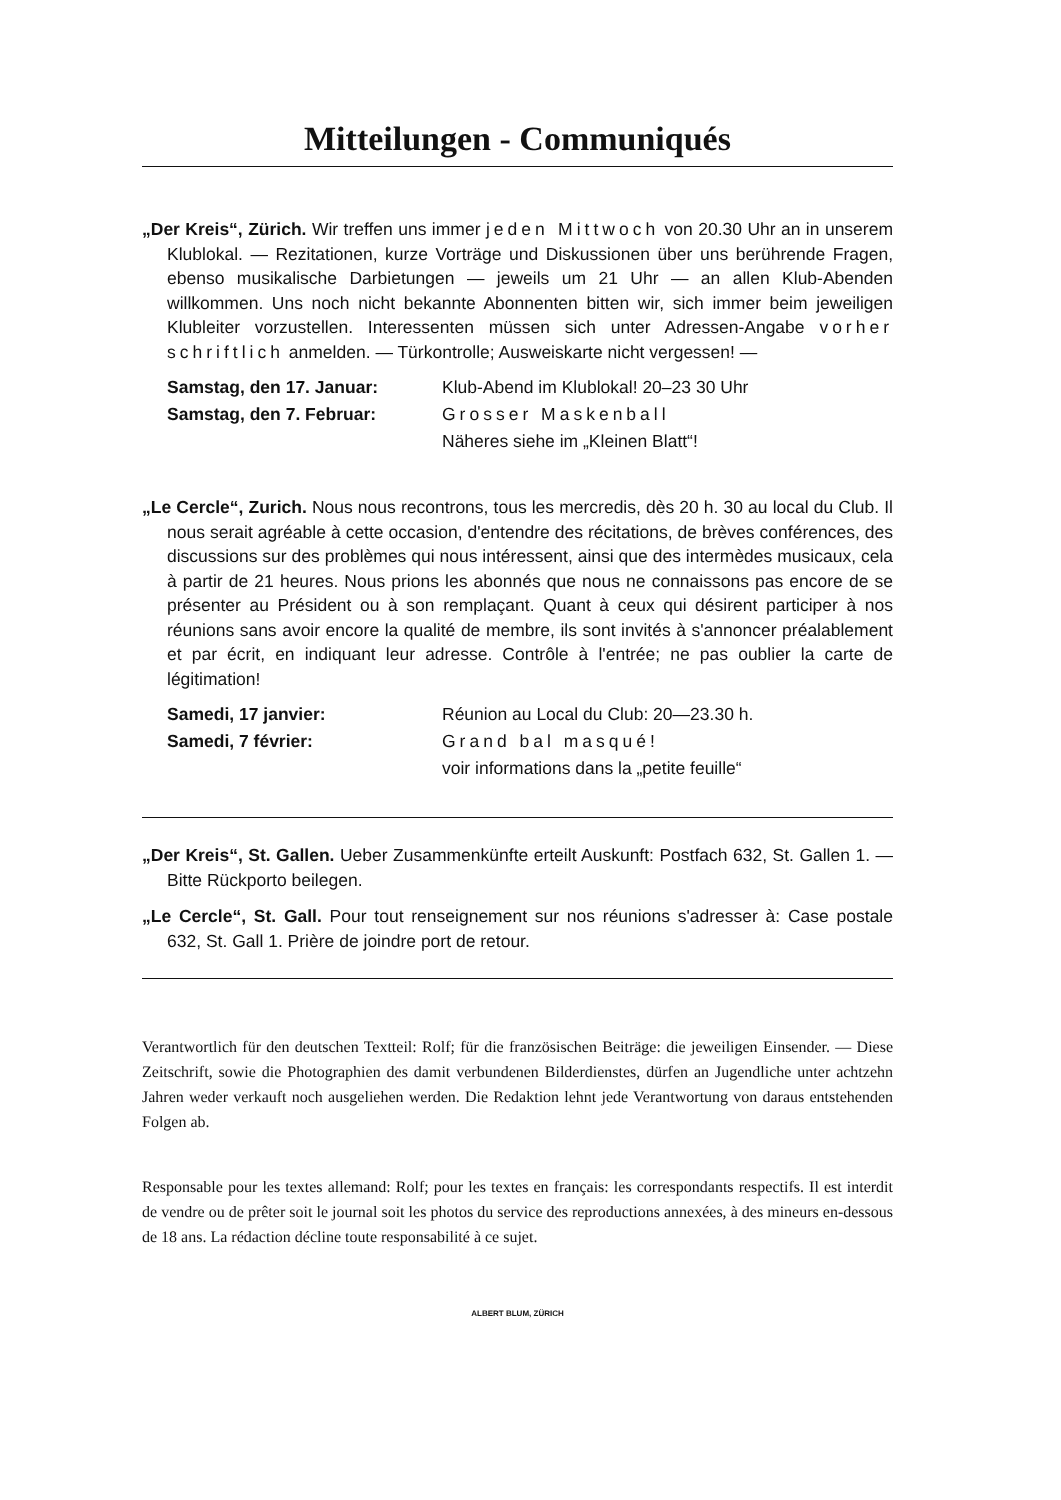Mitteilungen - Communiqués
„Der Kreis“, Zürich. Wir treffen uns immer jeden Mittwoch von 20.30 Uhr an in unserem Klublokal. — Rezitationen, kurze Vorträge und Diskussionen über uns berührende Fragen, ebenso musikalische Darbietungen — jeweils um 21 Uhr — an allen Klub-Abenden willkommen. Uns noch nicht bekannte Abonnenten bitten wir, sich immer beim jeweiligen Klubleiter vorzustellen. Interessenten müssen sich unter Adressen-Angabe vorher schriftlich anmelden. — Türkontrolle; Ausweiskarte nicht vergessen! —
| Samstag, den 17. Januar: | Klub-Abend im Klublokal! 20–23 30 Uhr |
| Samstag, den 7. Februar: | Grosser Maskenball |
| | Näheres siehe im „Kleinen Blatt“! |
„Le Cercle“, Zurich. Nous nous recontrons, tous les mercredis, dès 20 h. 30 au local du Club. Il nous serait agréable à cette occasion, d'entendre des récitations, de brèves conférences, des discussions sur des problèmes qui nous intéressent, ainsi que des intermèdes musicaux, cela à partir de 21 heures. Nous prions les abonnés que nous ne connaissons pas encore de se présenter au Président ou à son remplaçant. Quant à ceux qui désirent participer à nos réunions sans avoir encore la qualité de membre, ils sont invités à s'annoncer préalablement et par écrit, en indiquant leur adresse. Contrôle à l'entrée; ne pas oublier la carte de légitimation!
| Samedi, 17 janvier: | Réunion au Local du Club: 20—23.30 h. |
| Samedi, 7 février: | Grand bal masqué! |
| | voir informations dans la „petite feuille“ |
„Der Kreis“, St. Gallen. Ueber Zusammenkünfte erteilt Auskunft: Postfach 632, St. Gallen 1. — Bitte Rückporto beilegen.
„Le Cercle“, St. Gall. Pour tout renseignement sur nos réunions s'adresser à: Case postale 632, St. Gall 1. Prière de joindre port de retour.
Verantwortlich für den deutschen Textteil: Rolf; für die französischen Beiträge: die jeweiligen Einsender. — Diese Zeitschrift, sowie die Photographien des damit verbundenen Bilderdienstes, dürfen an Jugendliche unter achtzehn Jahren weder verkauft noch ausgeliehen werden. Die Redaktion lehnt jede Verantwortung von daraus entstehenden Folgen ab.
Responsable pour les textes allemand: Rolf; pour les textes en français: les correspondants respectifs. Il est interdit de vendre ou de prêter soit le journal soit les photos du service des reproductions annexées, à des mineurs en-dessous de 18 ans. La rédaction décline toute responsabilité à ce sujet.
ALBERT BLUM, ZÜRICH